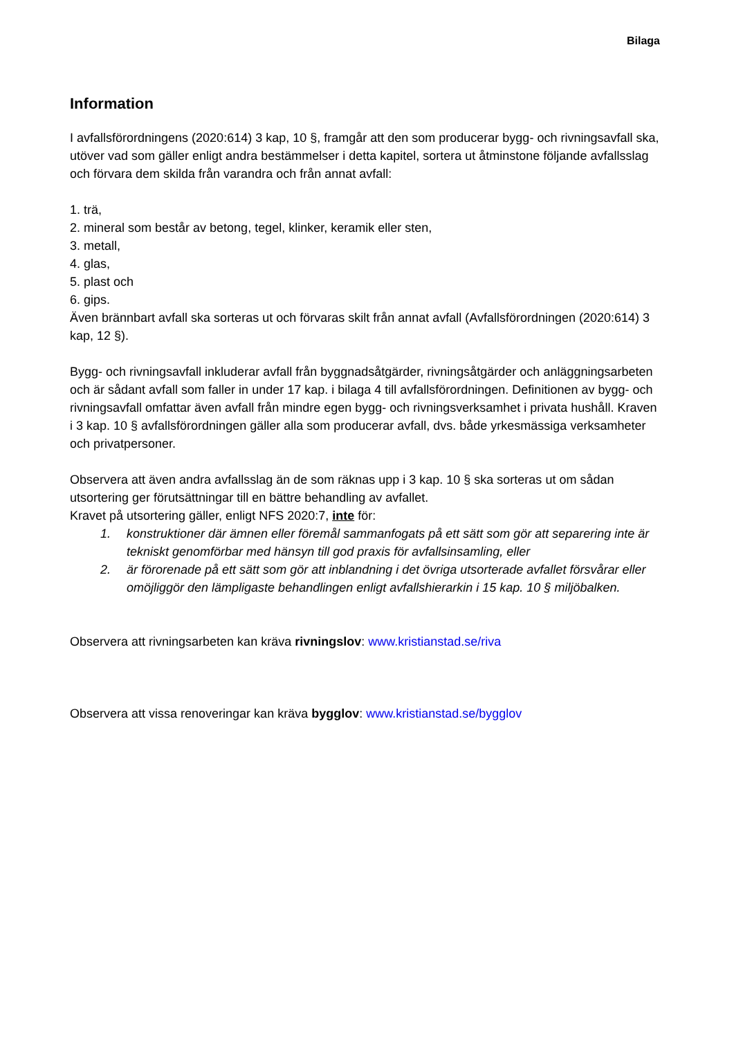Bilaga
Information
I avfallsförordningens (2020:614) 3 kap, 10 §, framgår att den som producerar bygg- och rivningsavfall ska, utöver vad som gäller enligt andra bestämmelser i detta kapitel, sortera ut åtminstone följande avfallsslag och förvara dem skilda från varandra och från annat avfall:
1. trä,
2. mineral som består av betong, tegel, klinker, keramik eller sten,
3. metall,
4. glas,
5. plast och
6. gips.
Även brännbart avfall ska sorteras ut och förvaras skilt från annat avfall (Avfallsförordningen (2020:614) 3 kap, 12 §).
Bygg- och rivningsavfall inkluderar avfall från byggnadsåtgärder, rivningsåtgärder och anläggningsarbeten och är sådant avfall som faller in under 17 kap. i bilaga 4 till avfallsförordningen. Definitionen av bygg- och rivningsavfall omfattar även avfall från mindre egen bygg- och rivningsverksamhet i privata hushåll. Kraven i 3 kap. 10 § avfallsförordningen gäller alla som producerar avfall, dvs. både yrkesmässiga verksamheter och privatpersoner.
Observera att även andra avfallsslag än de som räknas upp i 3 kap. 10 § ska sorteras ut om sådan utsortering ger förutsättningar till en bättre behandling av avfallet.
Kravet på utsortering gäller, enligt NFS 2020:7, inte för:
1. konstruktioner där ämnen eller föremål sammanfogats på ett sätt som gör att separering inte är tekniskt genomförbar med hänsyn till god praxis för avfallsinsamling, eller
2. är förorenade på ett sätt som gör att inblandning i det övriga utsorterade avfallet försvårar eller omöjliggör den lämpligaste behandlingen enligt avfallshierarkin i 15 kap. 10 § miljöbalken.
Observera att rivningsarbeten kan kräva rivningslov: www.kristianstad.se/riva
Observera att vissa renoveringar kan kräva bygglov: www.kristianstad.se/bygglov